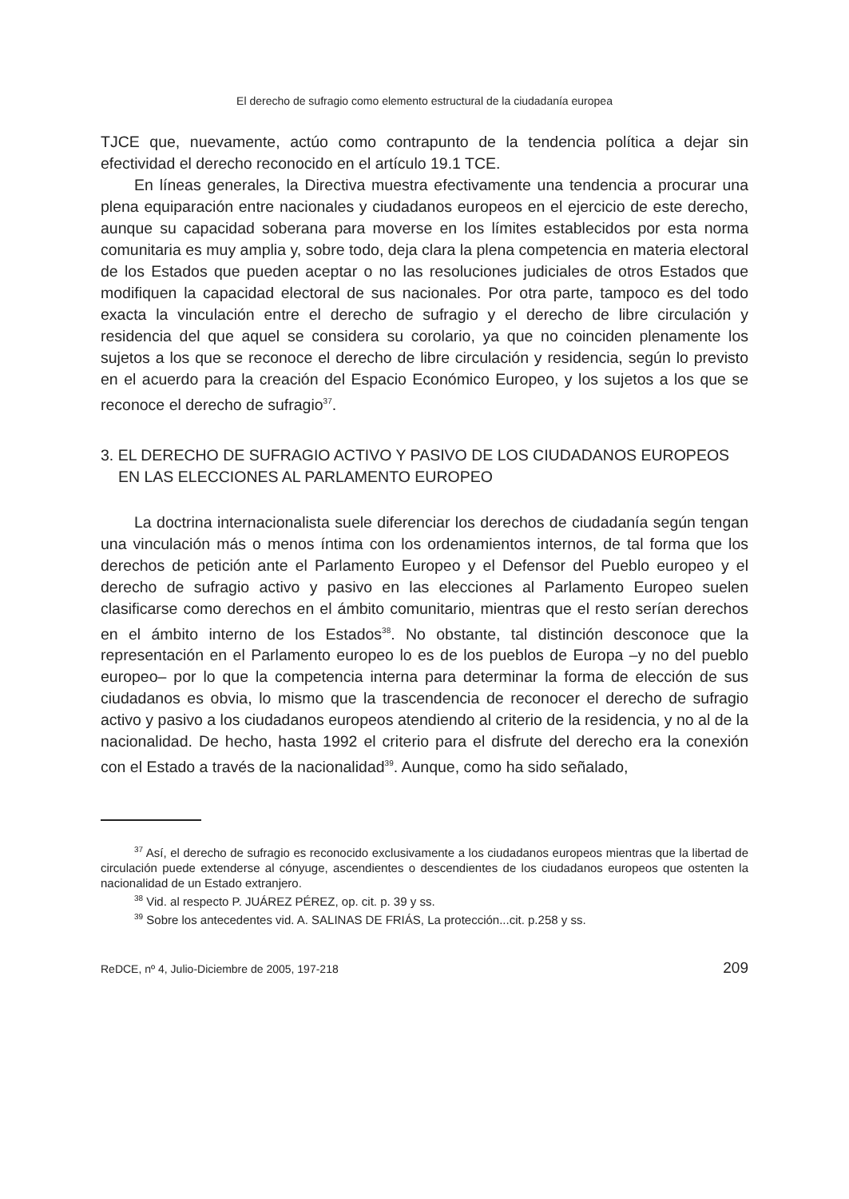El derecho de sufragio como elemento estructural de la ciudadanía europea
TJCE que, nuevamente, actúo como contrapunto de la tendencia política a dejar sin efectividad el derecho reconocido en el artículo 19.1 TCE.
En líneas generales, la Directiva muestra efectivamente una tendencia a procurar una plena equiparación entre nacionales y ciudadanos europeos en el ejercicio de este derecho, aunque su capacidad soberana para moverse en los límites establecidos por esta norma comunitaria es muy amplia y, sobre todo, deja clara la plena competencia en materia electoral de los Estados que pueden aceptar o no las resoluciones judiciales de otros Estados que modifiquen la capacidad electoral de sus nacionales. Por otra parte, tampoco es del todo exacta la vinculación entre el derecho de sufragio y el derecho de libre circulación y residencia del que aquel se considera su corolario, ya que no coinciden plenamente los sujetos a los que se reconoce el derecho de libre circulación y residencia, según lo previsto en el acuerdo para la creación del Espacio Económico Europeo, y los sujetos a los que se reconoce el derecho de sufragio<sup>37</sup>.
3. EL DERECHO DE SUFRAGIO ACTIVO Y PASIVO DE LOS CIUDADANOS EUROPEOS EN LAS ELECCIONES AL PARLAMENTO EUROPEO
La doctrina internacionalista suele diferenciar los derechos de ciudadanía según tengan una vinculación más o menos íntima con los ordenamientos internos, de tal forma que los derechos de petición ante el Parlamento Europeo y el Defensor del Pueblo europeo y el derecho de sufragio activo y pasivo en las elecciones al Parlamento Europeo suelen clasificarse como derechos en el ámbito comunitario, mientras que el resto serían derechos en el ámbito interno de los Estados<sup>38</sup>. No obstante, tal distinción desconoce que la representación en el Parlamento europeo lo es de los pueblos de Europa –y no del pueblo europeo– por lo que la competencia interna para determinar la forma de elección de sus ciudadanos es obvia, lo mismo que la trascendencia de reconocer el derecho de sufragio activo y pasivo a los ciudadanos europeos atendiendo al criterio de la residencia, y no al de la nacionalidad. De hecho, hasta 1992 el criterio para el disfrute del derecho era la conexión con el Estado a través de la nacionalidad<sup>39</sup>. Aunque, como ha sido señalado,
<sup>37</sup> Así, el derecho de sufragio es reconocido exclusivamente a los ciudadanos europeos mientras que la libertad de circulación puede extenderse al cónyuge, ascendientes o descendientes de los ciudadanos europeos que ostenten la nacionalidad de un Estado extranjero.
<sup>38</sup> Vid. al respecto P. JUÁREZ PÉREZ, op. cit. p. 39 y ss.
<sup>39</sup> Sobre los antecedentes vid. A. SALINAS DE FRIÁS, La protección...cit. p.258 y ss.
ReDCE, nº 4, Julio-Diciembre de 2005, 197-218 209